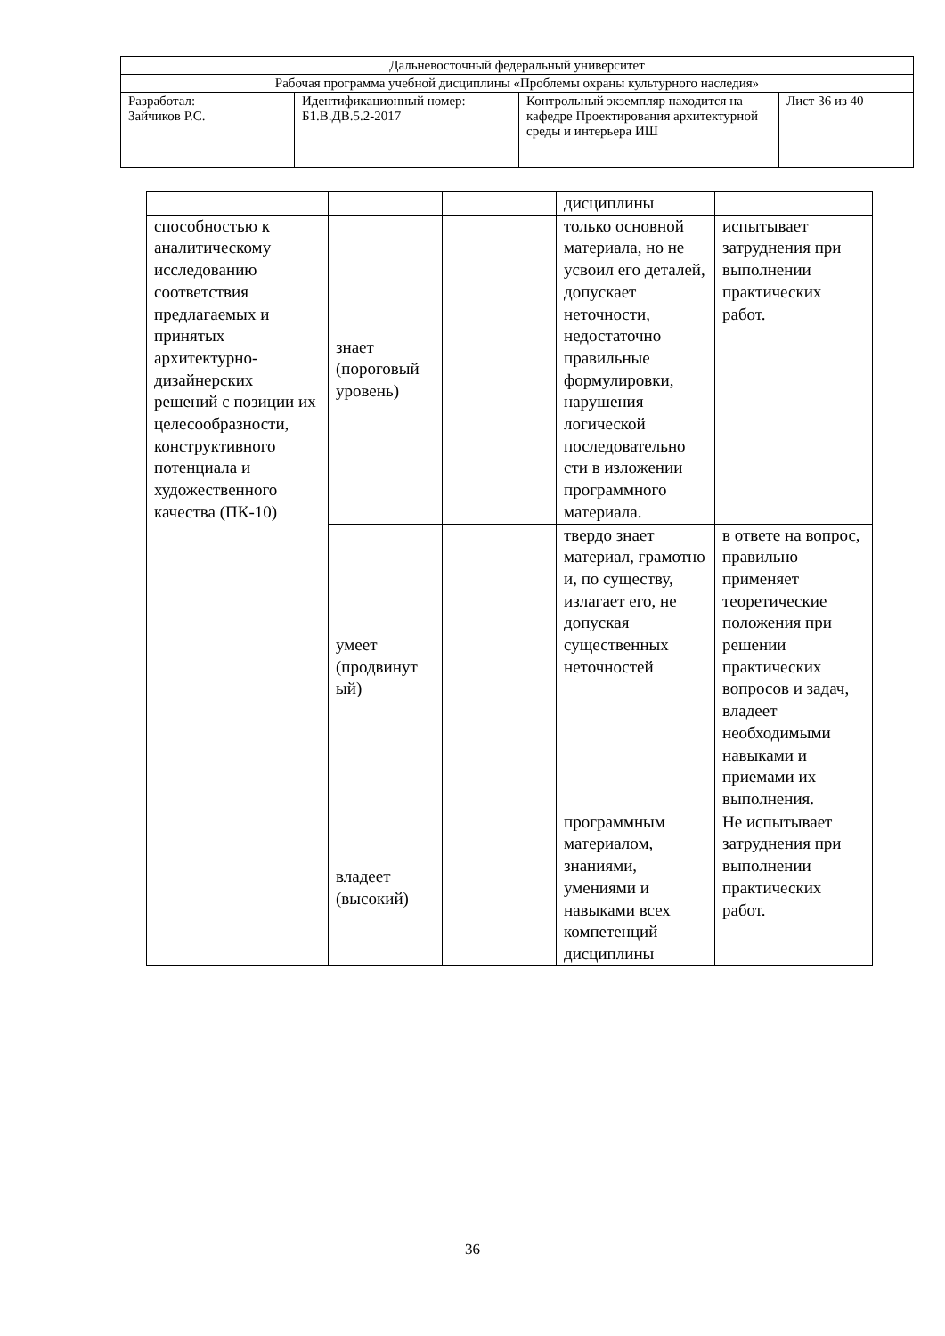| Дальневосточный федеральный университет | | | |
| Рабочая программа учебной дисциплины «Проблемы охраны культурного наследия» | | | |
| Разработал: Зайчиков Р.С. | Идентификационный номер: Б1.В.ДВ.5.2-2017 | Контрольный экземпляр находится на кафедре Проектирования архитектурной среды и интерьера ИШ | Лист 36 из 40 |
| | | | дисциплины | |
| способностью к аналитическому исследованию соответствия предлагаемых и принятых архитектурно-дизайнерских решений с позиции их целесообразности, конструктивного потенциала и художественного качества (ПК-10) | знает (пороговый уровень) | | только основной материала, но не усвоил его деталей, допускает неточности, недостаточно правильные формулировки, нарушения логической последовательно сти в изложении программного материала. | испытывает затруднения при выполнении практических работ. |
| | умеет (продвинут ый) | | твердо знает материал, грамотно и, по существу, излагает его, не допуская существенных неточностей | в ответе на вопрос, правильно применяет теоретические положения при решении практических вопросов и задач, владеет необходимыми навыками и приемами их выполнения. |
| | владеет (высокий) | | программным материалом, знаниями, умениями и навыками всех компетенций дисциплины | Не испытывает затруднения при выполнении практических работ. |
36